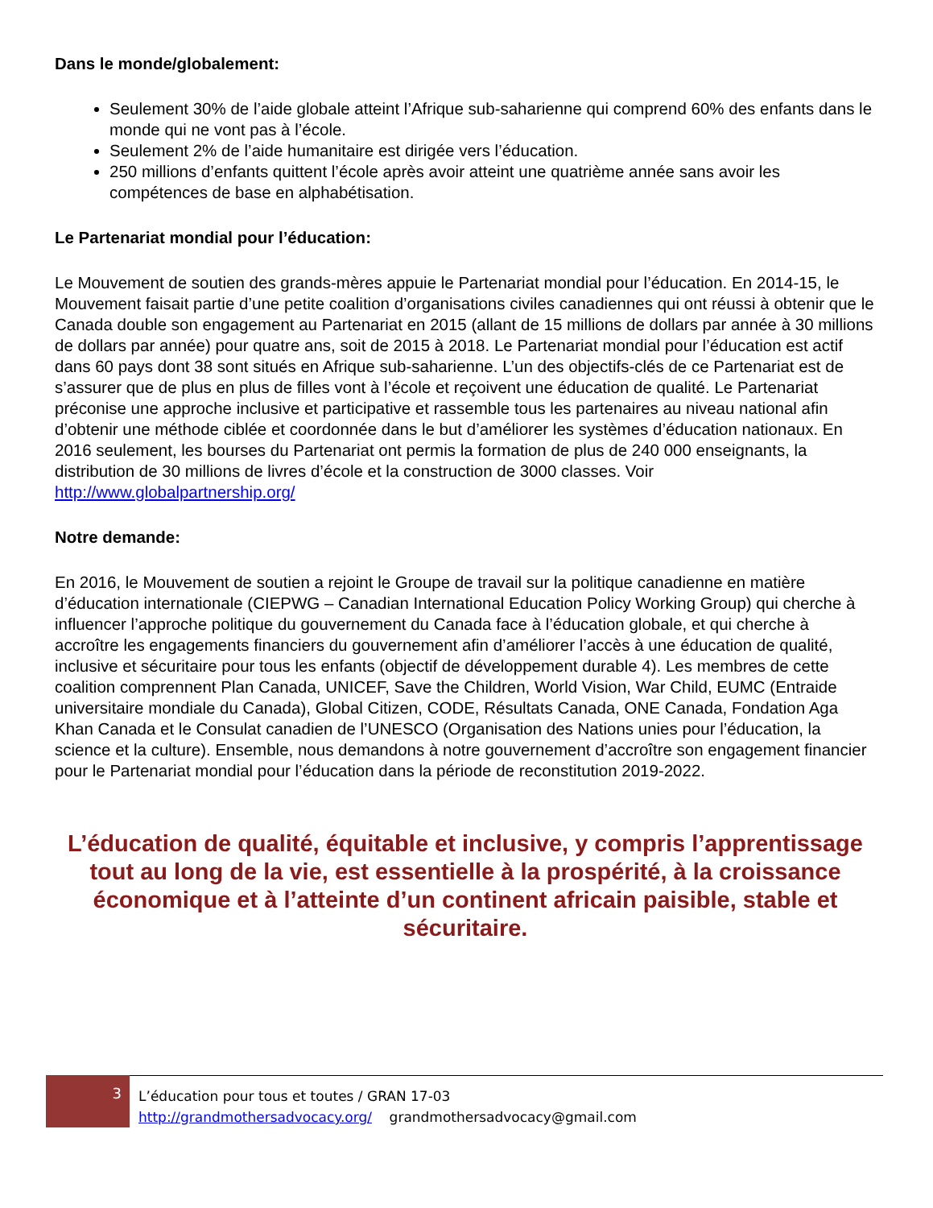Dans le monde/globalement:
Seulement 30% de l’aide globale atteint l’Afrique sub-saharienne qui comprend 60% des enfants dans le monde qui ne vont pas à l’école.
Seulement 2% de l’aide humanitaire est dirigée vers l’éducation.
250 millions d’enfants quittent l’école après avoir atteint une quatrième année sans avoir les compétences de base en alphabétisation.
Le Partenariat mondial pour l’éducation:
Le Mouvement de soutien des grands-mères appuie le Partenariat mondial pour l’éducation. En 2014-15, le Mouvement faisait partie d’une petite coalition d’organisations civiles canadiennes qui ont réussi à obtenir que le Canada double son engagement au Partenariat en 2015 (allant de 15 millions de dollars par année à 30 millions de dollars par année) pour quatre ans, soit de 2015 à 2018. Le Partenariat mondial pour l’éducation est actif dans 60 pays dont 38 sont situés en Afrique sub-saharienne. L’un des objectifs-clés de ce Partenariat est de s’assurer que de plus en plus de filles vont à l’école et reçoivent une éducation de qualité. Le Partenariat préconise une approche inclusive et participative et rassemble tous les partenaires au niveau national afin d’obtenir une méthode ciblée et coordonnée dans le but d’améliorer les systèmes d’éducation nationaux. En 2016 seulement, les bourses du Partenariat ont permis la formation de plus de 240 000 enseignants, la distribution de 30 millions de livres d’école et la construction de 3000 classes. Voir http://www.globalpartnership.org/
Notre demande:
En 2016, le Mouvement de soutien a rejoint le Groupe de travail sur la politique canadienne en matière d’éducation internationale (CIEPWG – Canadian International Education Policy Working Group) qui cherche à influencer l’approche politique du gouvernement du Canada face à l’éducation globale, et qui cherche à accroître les engagements financiers du gouvernement afin d’améliorer l’accès à une éducation de qualité, inclusive et sécuritaire pour tous les enfants (objectif de développement durable 4). Les membres de cette coalition comprennent Plan Canada, UNICEF, Save the Children, World Vision, War Child, EUMC (Entraide universitaire mondiale du Canada), Global Citizen, CODE, Résultats Canada, ONE Canada, Fondation Aga Khan Canada et le Consulat canadien de l’UNESCO (Organisation des Nations unies pour l’éducation, la science et la culture). Ensemble, nous demandons à notre gouvernement d’accroître son engagement financier pour le Partenariat mondial pour l’éducation dans la période de reconstitution 2019-2022.
L’éducation de qualité, équitable et inclusive, y compris l’apprentissage tout au long de la vie, est essentielle à la prospérité, à la croissance économique et à l’atteinte d’un continent africain paisible, stable et sécuritaire.
3
L’éducation pour tous et toutes / GRAN 17-03
http://grandmothersadvocacy.org/ grandmothersadvocacy@gmail.com